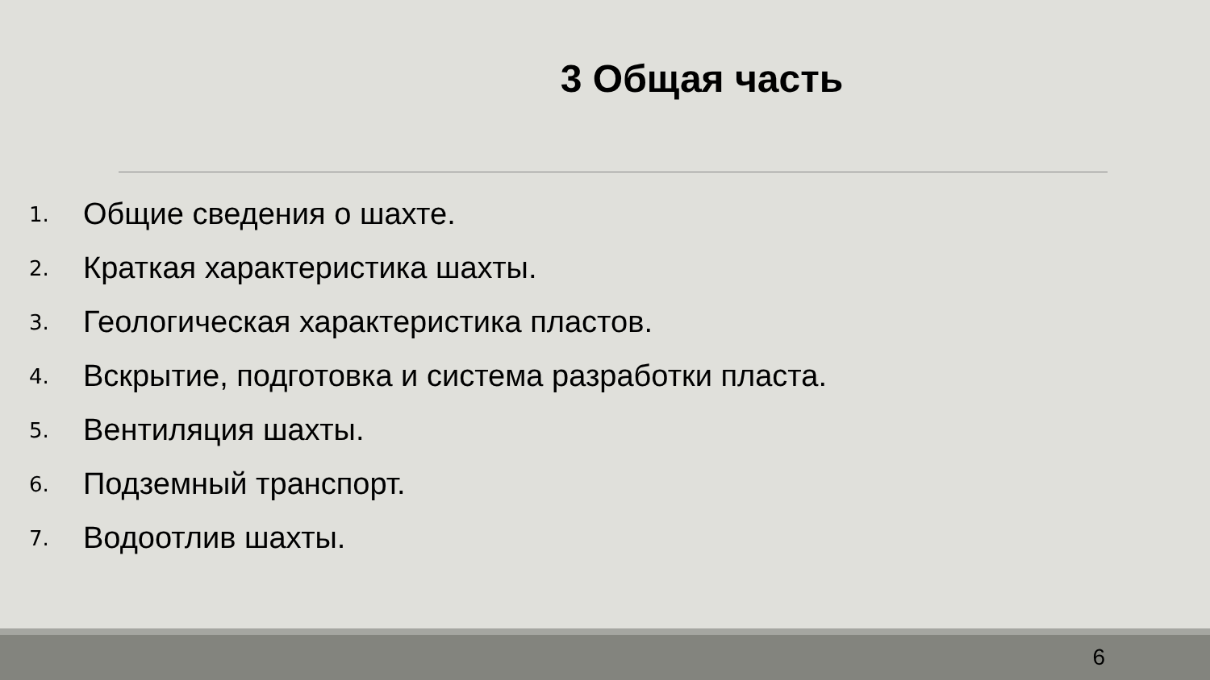3 Общая часть
1. Общие сведения о шахте.
2. Краткая характеристика шахты.
3. Геологическая характеристика пластов.
4. Вскрытие, подготовка и система разработки пласта.
5. Вентиляция шахты.
6. Подземный транспорт.
7. Водоотлив шахты.
6